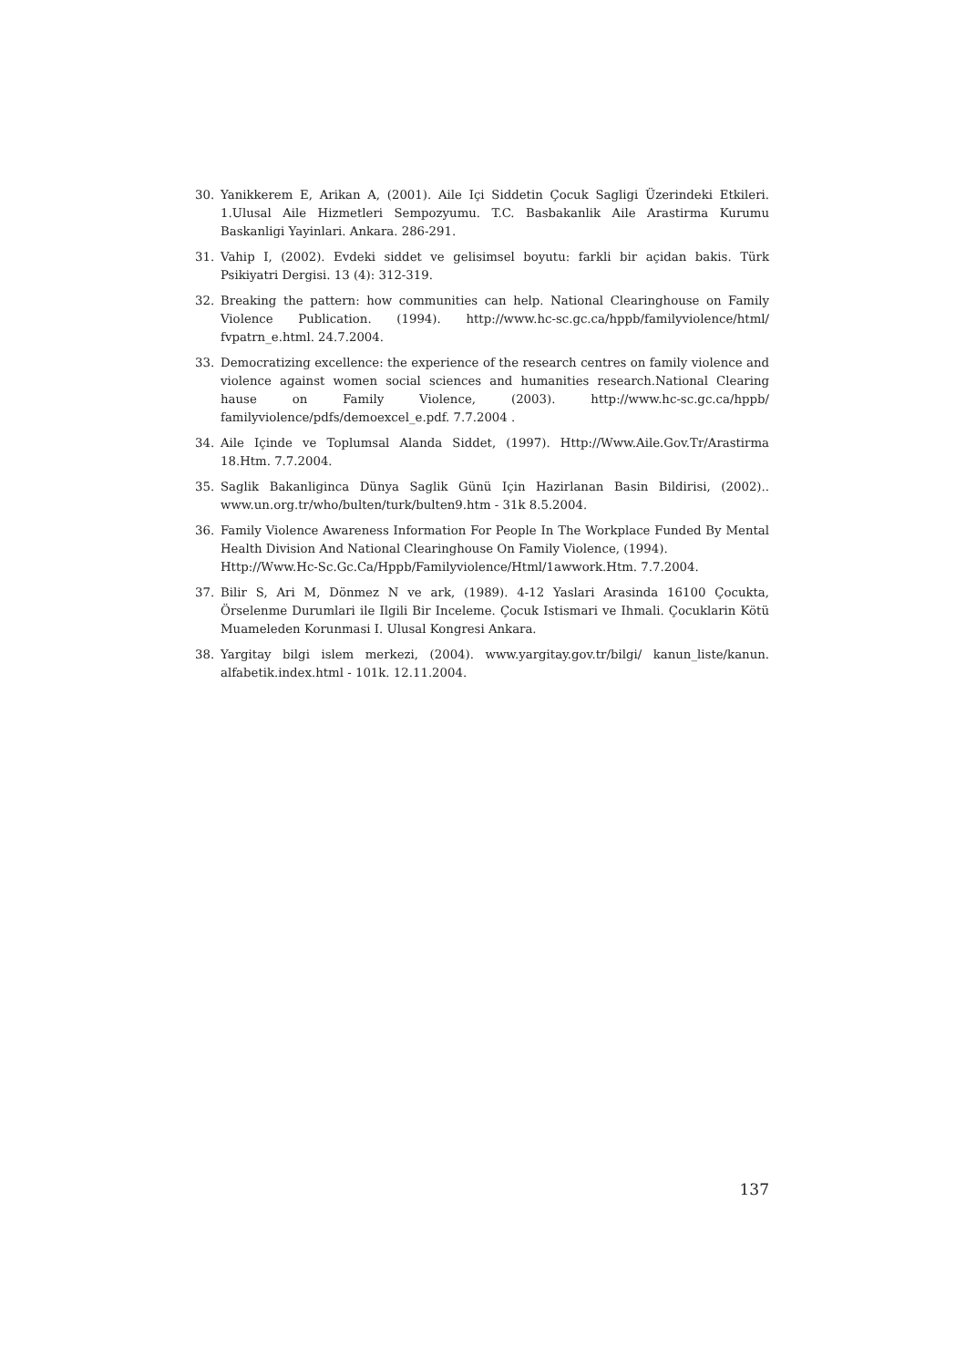30. Yanikkerem E, Arikan A, (2001). Aile Içi Siddetin Çocuk Sagligi Üzerindeki Etkileri. 1.Ulusal Aile Hizmetleri Sempozyumu. T.C. Basbakanlik Aile Arastirma Kurumu Baskanligi Yayinlari. Ankara. 286-291.
31. Vahip I, (2002). Evdeki siddet ve gelisimsel boyutu: farkli bir açidan bakis. Türk Psikiyatri Dergisi. 13 (4): 312-319.
32. Breaking the pattern: how communities can help. National Clearinghouse on Family Violence Publication. (1994). http://www.hc-sc.gc.ca/hppb/familyviolence/html/ fvpatrn_e.html. 24.7.2004.
33. Democratizing excellence: the experience of the research centres on family violence and violence against women social sciences and humanities research.National Clearing hause on Family Violence, (2003). http://www.hc-sc.gc.ca/hppb/ familyviolence/pdfs/demoexcel_e.pdf. 7.7.2004 .
34. Aile Içinde ve Toplumsal Alanda Siddet, (1997). Http://Www.Aile.Gov.Tr/Arastirma 18.Htm. 7.7.2004.
35. Saglik Bakanliginca Dünya Saglik Günü Için Hazirlanan Basin Bildirisi, (2002).. www.un.org.tr/who/bulten/turk/bulten9.htm - 31k 8.5.2004.
36. Family Violence Awareness Information For People In The Workplace Funded By Mental Health Division And National Clearinghouse On Family Violence, (1994).
Http://Www.Hc-Sc.Gc.Ca/Hppb/Familyviolence/Html/1awwork.Htm. 7.7.2004.
37. Bilir S, Ari M, Dönmez N ve ark, (1989). 4-12 Yaslari Arasinda 16100 Çocukta, Örselenme Durumlari ile Ilgili Bir Inceleme. Çocuk Istismari ve Ihmali. Çocuklarin Kötü Muameleden Korunmasi I. Ulusal Kongresi Ankara.
38. Yargitay bilgi islem merkezi, (2004). www.yargitay.gov.tr/bilgi/ kanun_liste/kanun. alfabetik.index.html - 101k. 12.11.2004.
137